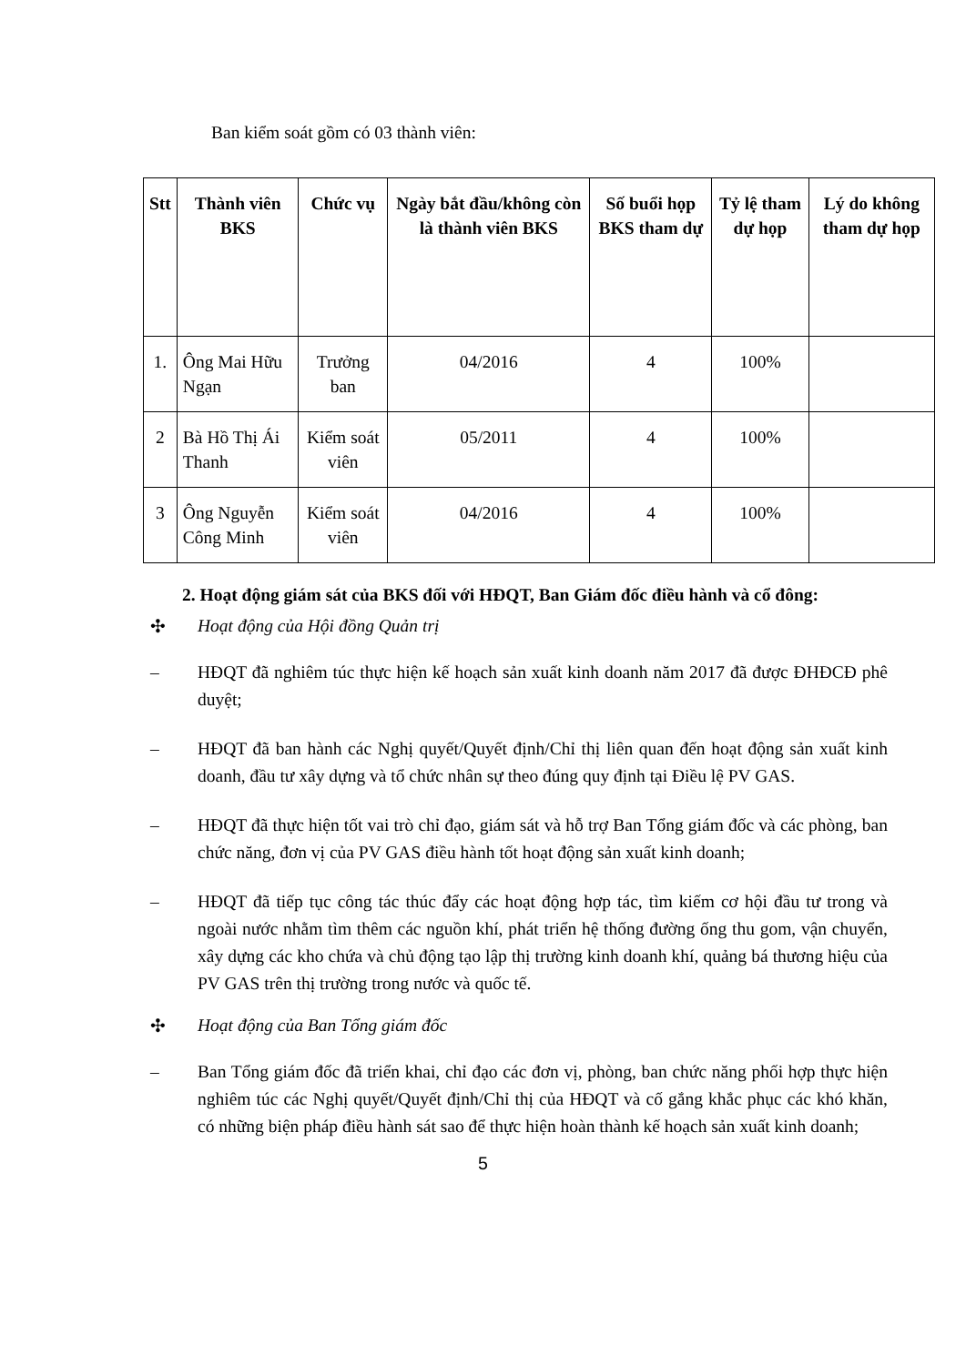Ban kiểm soát gồm có 03 thành viên:
| Stt | Thành viên BKS | Chức vụ | Ngày bắt đầu/không còn là thành viên BKS | Số buổi họp BKS tham dự | Tỷ lệ tham dự họp | Lý do không tham dự họp |
| --- | --- | --- | --- | --- | --- | --- |
| 1. | Ông Mai Hữu Ngạn | Trưởng ban | 04/2016 | 4 | 100% | |
| 2 | Bà Hồ Thị Ái Thanh | Kiểm soát viên | 05/2011 | 4 | 100% | |
| 3 | Ông Nguyễn Công Minh | Kiểm soát viên | 04/2016 | 4 | 100% | |
2. Hoạt động giám sát của BKS đối với HĐQT, Ban Giám đốc điều hành và cổ đông:
✣ Hoạt động của Hội đồng Quản trị
– HĐQT đã nghiêm túc thực hiện kế hoạch sản xuất kinh doanh năm 2017 đã được ĐHĐCĐ phê duyệt;
– HĐQT đã ban hành các Nghị quyết/Quyết định/Chỉ thị liên quan đến hoạt động sản xuất kinh doanh, đầu tư xây dựng và tổ chức nhân sự theo đúng quy định tại Điều lệ PV GAS.
– HĐQT đã thực hiện tốt vai trò chỉ đạo, giám sát và hỗ trợ Ban Tổng giám đốc và các phòng, ban chức năng, đơn vị của PV GAS điều hành tốt hoạt động sản xuất kinh doanh;
– HĐQT đã tiếp tục công tác thúc đẩy các hoạt động hợp tác, tìm kiếm cơ hội đầu tư trong và ngoài nước nhằm tìm thêm các nguồn khí, phát triển hệ thống đường ống thu gom, vận chuyển, xây dựng các kho chứa và chủ động tạo lập thị trường kinh doanh khí, quảng bá thương hiệu của PV GAS trên thị trường trong nước và quốc tế.
✣ Hoạt động của Ban Tổng giám đốc
– Ban Tổng giám đốc đã triển khai, chỉ đạo các đơn vị, phòng, ban chức năng phối hợp thực hiện nghiêm túc các Nghị quyết/Quyết định/Chỉ thị của HĐQT và cố gắng khắc phục các khó khăn, có những biện pháp điều hành sát sao để thực hiện hoàn thành kế hoạch sản xuất kinh doanh;
5